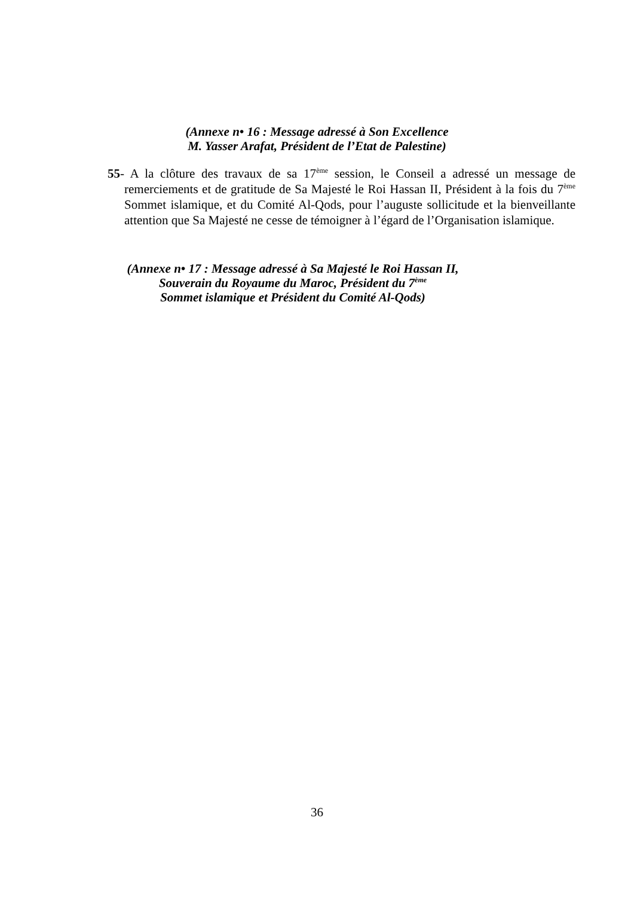(Annexe n• 16 : Message adressé à Son Excellence
M. Yasser Arafat, Président de l’Etat de Palestine)
55- A la clôture des travaux de sa 17<sup>ème</sup> session, le Conseil a adressé un message de remerciements et de gratitude de Sa Majesté le Roi Hassan II, Président à la fois du 7<sup>ème</sup> Sommet islamique, et du Comité Al-Qods, pour l’auguste sollicitude et la bienveillante attention que Sa Majesté ne cesse de témoigner à l’égard de l’Organisation islamique.
(Annexe n• 17 : Message adressé à Sa Majesté le Roi Hassan II,
Souverain du Royaume du Maroc, Président du 7<sup>ème</sup>
Sommet islamique et Président du Comité Al-Qods)
36